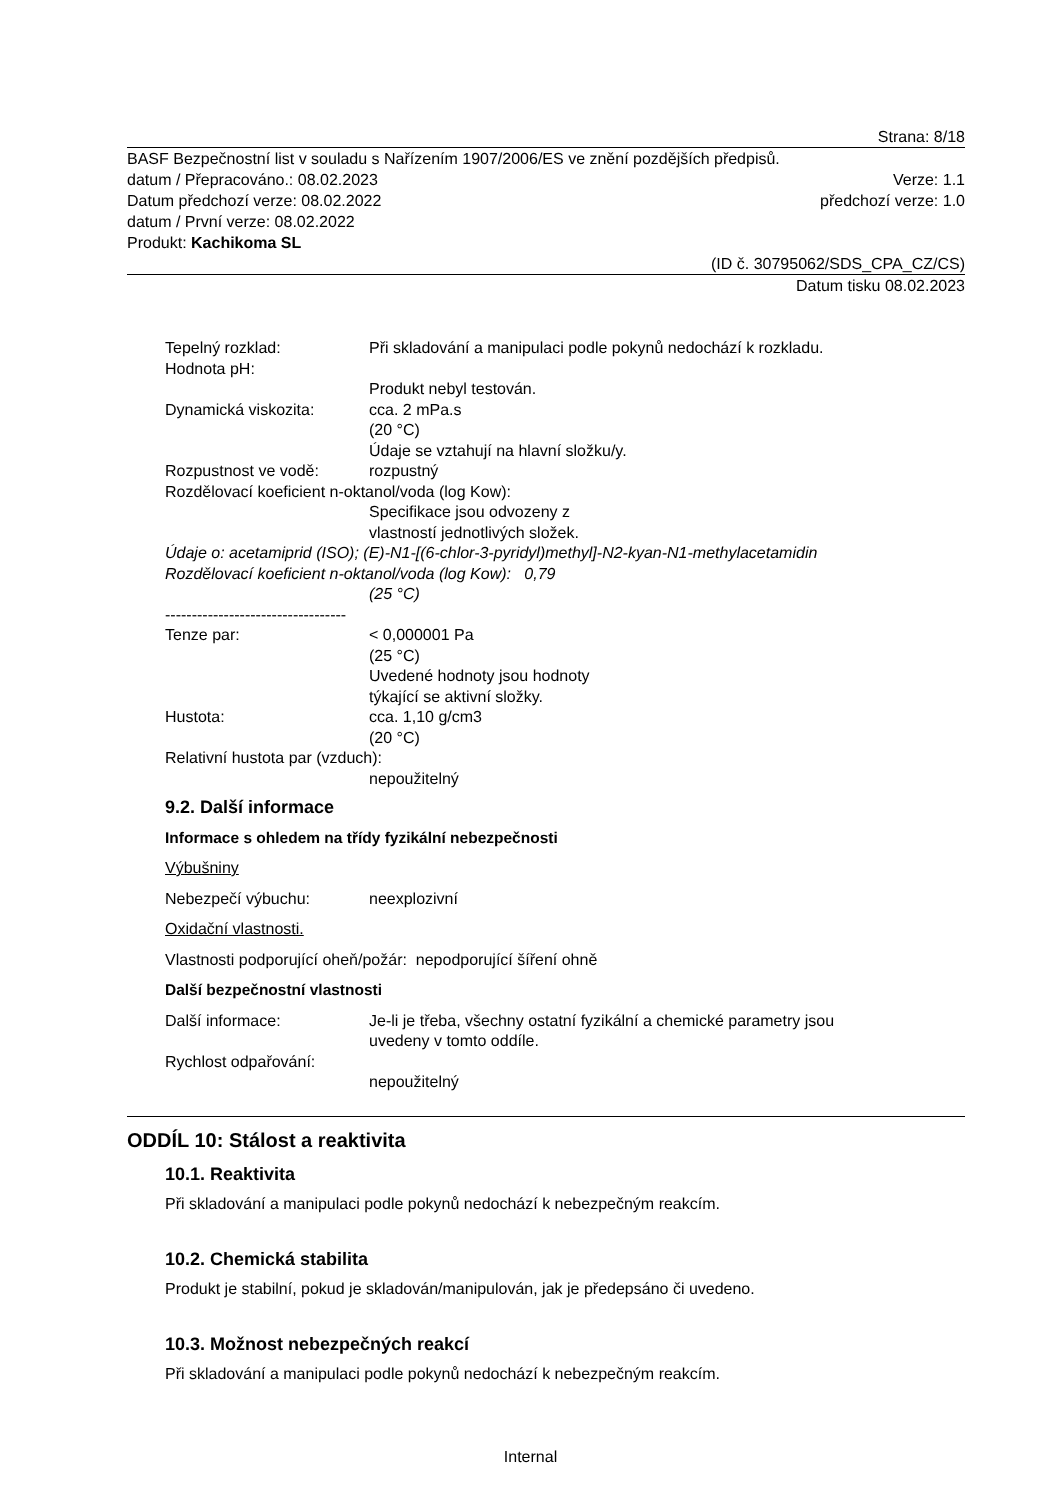Strana: 8/18
BASF Bezpečnostní list v souladu s Nařízením 1907/2006/ES ve znění pozdějších předpisů.
datum / Přepracováno.: 08.02.2023 Verze: 1.1
Datum předchozí verze: 08.02.2022 předchozí verze: 1.0
datum / První verze: 08.02.2022
Produkt: Kachikoma SL
(ID č. 30795062/SDS_CPA_CZ/CS)
Datum tisku 08.02.2023
Tepelný rozklad: Při skladování a manipulaci podle pokynů nedochází k rozkladu.
Hodnota pH:
Produkt nebyl testován.
Dynamická viskozita: cca. 2 mPa.s
(20 °C)
Údaje se vztahují na hlavní složku/y.
Rozpustnost ve vodě: rozpustný
Rozdělovací koeficient n-oktanol/voda (log Kow):
Specifikace jsou odvozeny z
vlastností jednotlivých složek.
Údaje o: acetamiprid (ISO); (E)-N1-[(6-chlor-3-pyridyl)methyl]-N2-kyan-N1-methylacetamidin
Rozdělovací koeficient n-oktanol/voda (log Kow): 0,79
(25 °C)
----------------------------------
Tenze par: < 0,000001 Pa
(25 °C)
Uvedené hodnoty jsou hodnoty
týkající se aktivní složky.
Hustota: cca. 1,10 g/cm3
(20 °C)
Relativní hustota par (vzduch):
nepoužitelný
9.2. Další informace
Informace s ohledem na třídy fyzikální nebezpečnosti
Výbušniny
Nebezpečí výbuchu: neexplozivní
Oxidační vlastnosti.
Vlastnosti podporující oheň/požár: nepodporující šíření ohně
Další bezpečnostní vlastnosti
Další informace: Je-li je třeba, všechny ostatní fyzikální a chemické parametry jsou
uvedeny v tomto oddíle.
Rychlost odpařování:
nepoužitelný
ODDÍL 10: Stálost a reaktivita
10.1. Reaktivita
Při skladování a manipulaci podle pokynů nedochází k nebezpečným reakcím.
10.2. Chemická stabilita
Produkt je stabilní, pokud je skladován/manipulován, jak je předepsáno či uvedeno.
10.3. Možnost nebezpečných reakcí
Při skladování a manipulaci podle pokynů nedochází k nebezpečným reakcím.
Internal